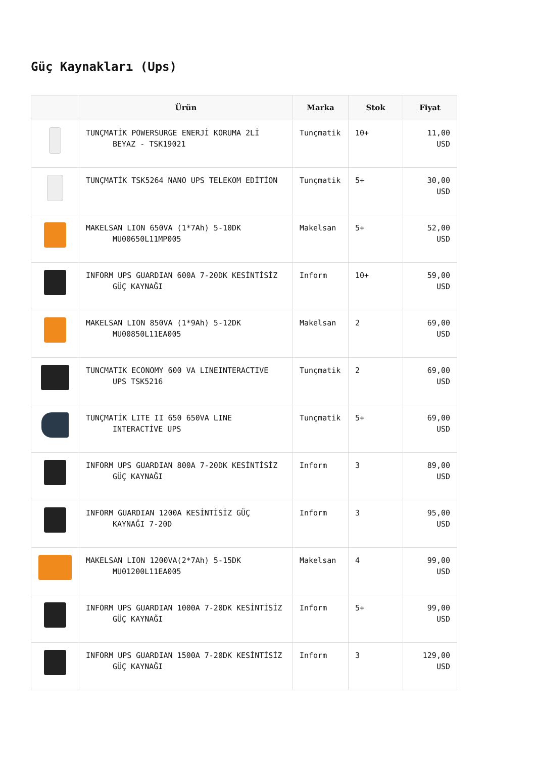Güç Kaynakları (Ups)
| | Ürün | Marka | Stok | Fiyat |
| --- | --- | --- | --- | --- |
| | TUNÇMATİK POWERSURGE ENERJİ KORUMA 2Lİ BEYAZ - TSK19021 | Tunçmatik | 10+ | 11,00 USD |
| | TUNÇMATİK TSK5264 NANO UPS TELEKOM EDİTİON | Tunçmatik | 5+ | 30,00 USD |
| | MAKELSAN LION 650VA (1*7Ah) 5-10DK MU00650L11MP005 | Makelsan | 5+ | 52,00 USD |
| | INFORM UPS GUARDIAN 600A 7-20DK KESİNTİSİZ GÜÇ KAYNAĞI | Inform | 10+ | 59,00 USD |
| | MAKELSAN LION 850VA (1*9Ah) 5-12DK MU00850L11EA005 | Makelsan | 2 | 69,00 USD |
| | TUNCMATIK ECONOMY 600 VA LINEINTERACTIVE UPS TSK5216 | Tunçmatik | 2 | 69,00 USD |
| | TUNÇMATİK LITE II 650 650VA LINE INTERACTİVE UPS | Tunçmatik | 5+ | 69,00 USD |
| | INFORM UPS GUARDIAN 800A 7-20DK KESİNTİSİZ GÜÇ KAYNAĞI | Inform | 3 | 89,00 USD |
| | INFORM GUARDIAN 1200A KESİNTİSİZ GÜÇ KAYNAĞI 7-20D | Inform | 3 | 95,00 USD |
| | MAKELSAN LION 1200VA(2*7Ah) 5-15DK MU01200L11EA005 | Makelsan | 4 | 99,00 USD |
| | INFORM UPS GUARDIAN 1000A 7-20DK KESİNTİSİZ GÜÇ KAYNAĞI | Inform | 5+ | 99,00 USD |
| | INFORM UPS GUARDIAN 1500A 7-20DK KESİNTİSİZ GÜÇ KAYNAĞI | Inform | 3 | 129,00 USD |